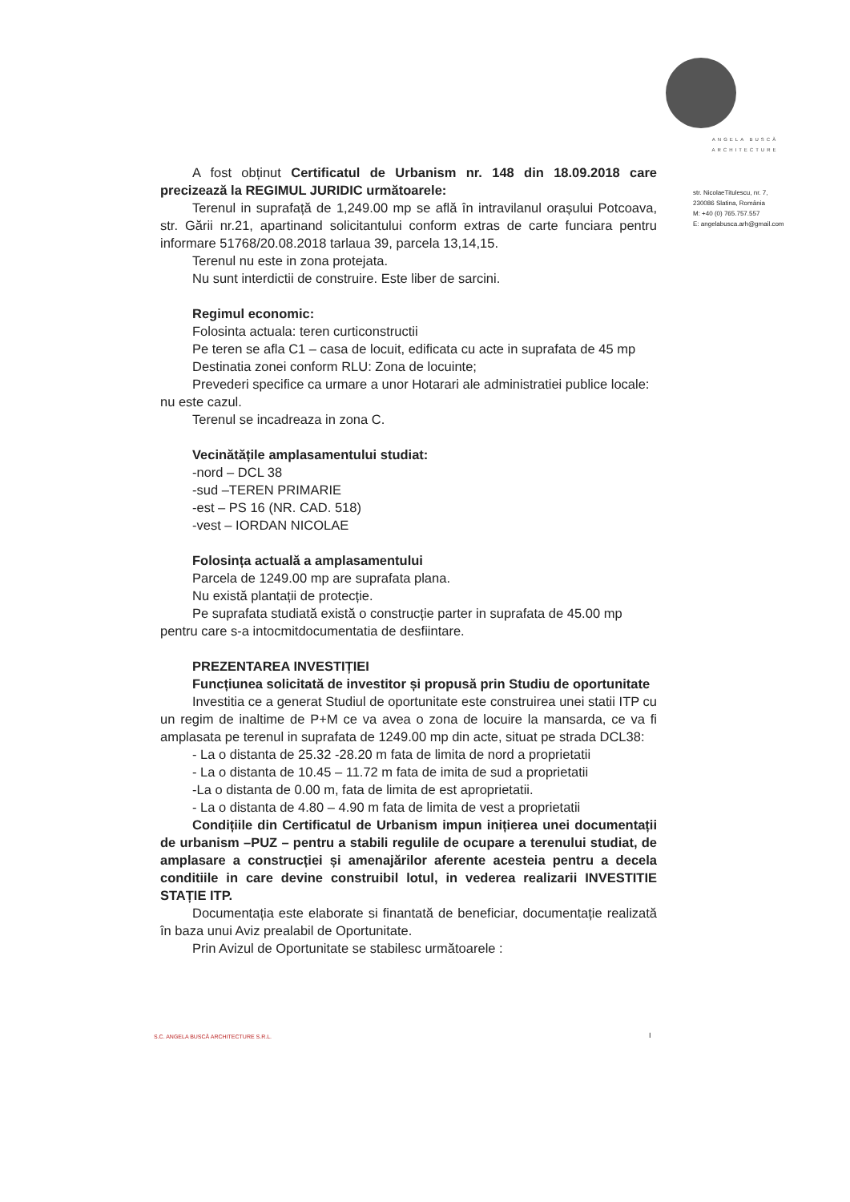A fost obținut Certificatul de Urbanism nr. 148 din 18.09.2018 care precizează la REGIMUL JURIDIC următoarele:
Terenul in suprafață de 1,249.00 mp se află în intravilanul orașului Potcoava, str. Gării nr.21, apartinand solicitantului conform extras de carte funciara pentru informare 51768/20.08.2018 tarlaua 39, parcela 13,14,15.
Terenul nu este in zona protejata.
Nu sunt interdictii de construire. Este liber de sarcini.
Regimul economic:
Folosinta actuala: teren curticonstructii
Pe teren se afla C1 – casa de locuit, edificata cu acte in suprafata de 45 mp
Destinatia zonei conform RLU: Zona de locuinte;
Prevederi specifice ca urmare a unor Hotarari ale administratiei publice locale: nu este cazul.
Terenul se incadreaza in zona C.
Vecinătățile amplasamentului studiat:
-nord – DCL 38
-sud –TEREN PRIMARIE
-est – PS 16 (NR. CAD. 518)
-vest – IORDAN NICOLAE
Folosința actuală a amplasamentului
Parcela de 1249.00 mp are suprafata plana.
Nu există plantații de protecție.
Pe suprafata studiată există o construcție parter in suprafata de 45.00 mp pentru care s-a intocmitdocumentatia de desfiintare.
PREZENTAREA INVESTIȚIEI
Funcțiunea solicitată de investitor și propusă prin Studiu de oportunitate
Investitia ce a generat Studiul de oportunitate este construirea unei statii ITP cu un regim de inaltime de P+M ce va avea o zona de locuire la mansarda, ce va fi amplasata pe terenul in suprafata de 1249.00 mp din acte, situat pe strada DCL38:
- La o distanta de 25.32 -28.20 m fata de limita de nord a proprietatii
- La o distanta de 10.45 – 11.72 m fata de imita de sud a proprietatii
-La o distanta de 0.00 m, fata de limita de est aproprietatii.
- La o distanta de 4.80 – 4.90 m fata de limita de vest a proprietatii
Condițiile din Certificatul de Urbanism impun inițierea unei documentații de urbanism –PUZ – pentru a stabili regulile de ocupare a terenului studiat, de amplasare a construcției și amenajărilor aferente acesteia pentru a decela conditiile in care devine construibil lotul, in vederea realizarii INVESTITIE STAȚIE ITP.
Documentația este elaborate si finantată de beneficiar, documentație realizată în baza unui Aviz prealabil de Oportunitate.
Prin Avizul de Oportunitate se stabilesc următoarele :
ANGELA BUSCĂ
ARCHITECTURE
str. NicolaeTitulescu, nr. 7,
230086 Slatina, România
M: +40 (0) 765.757.557
E: angelabusca.arh@gmail.com
S.C. ANGELA BUSCĂ ARCHITECTURE S.R.L.
I